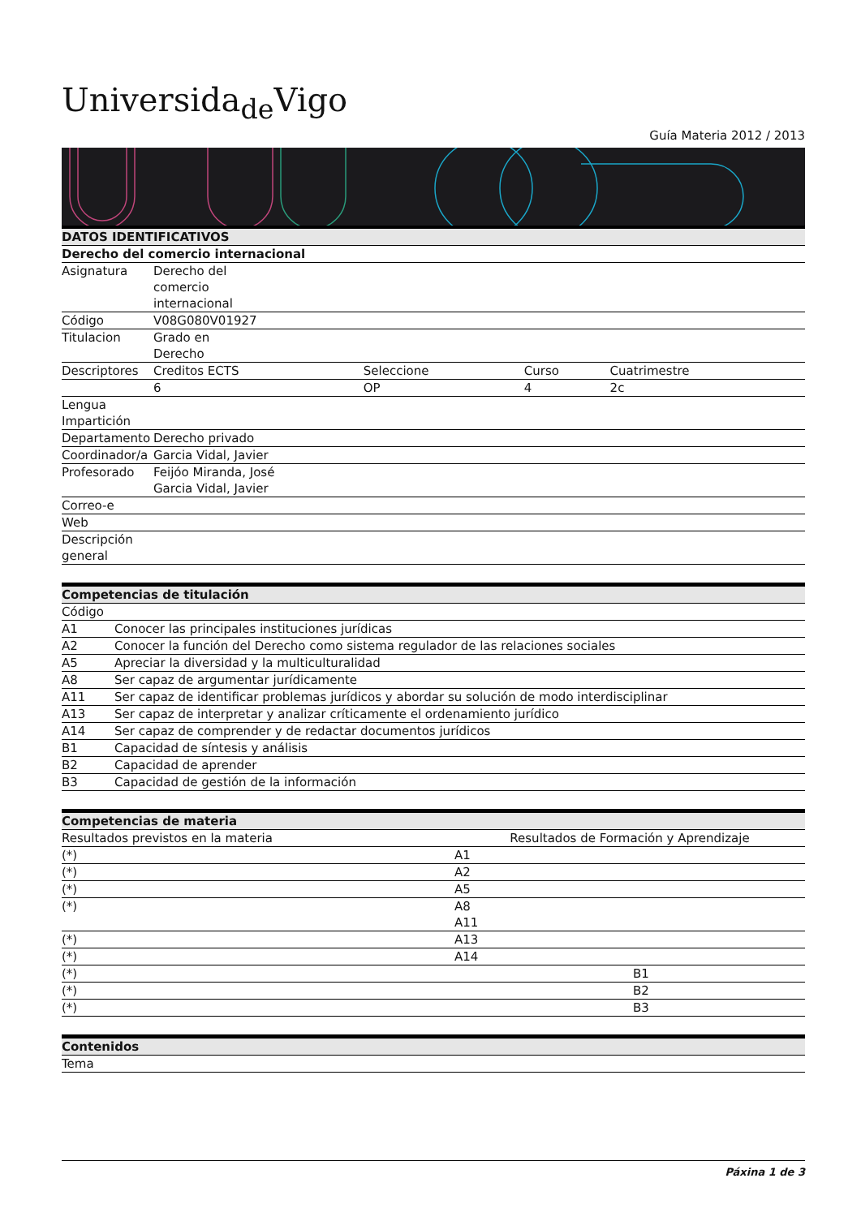Universida<sub>de</sub>Vigo
Guía Materia 2012 / 2013
| DATOS IDENTIFICATIVOS | | | | |
| --- | --- | --- | --- | --- |
| Derecho del comercio internacional | | | | |
| Asignatura | Derecho del comercio internacional | | | |
| Código | V08G080V01927 | | | |
| Titulacion | Grado en Derecho | | | |
| Descriptores | Creditos ECTS | Seleccione | Curso | Cuatrimestre |
| | 6 | OP | 4 | 2c |
| Lengua Impartición | | | | |
| Departamento | Derecho privado | | | |
| Coordinador/a | Garcia Vidal, Javier | | | |
| Profesorado | Feijóo Miranda, José Garcia Vidal, Javier | | | |
| Correo-e | | | | |
| Web | | | | |
| Descripción general | | | | |
| Competencias de titulación | |
| --- | --- |
| Código | |
| A1 | Conocer las principales instituciones jurídicas |
| A2 | Conocer la función del Derecho como sistema regulador de las relaciones sociales |
| A5 | Apreciar la diversidad y la multiculturalidad |
| A8 | Ser capaz de argumentar jurídicamente |
| A11 | Ser capaz de identificar problemas jurídicos y abordar su solución de modo interdisciplinar |
| A13 | Ser capaz de interpretar y analizar críticamente el ordenamiento jurídico |
| A14 | Ser capaz de comprender y de redactar documentos jurídicos |
| B1 | Capacidad de síntesis y análisis |
| B2 | Capacidad de aprender |
| B3 | Capacidad de gestión de la información |
| Competencias de materia | | |
| --- | --- | --- |
| Resultados previstos en la materia | Resultados de Formación y Aprendizaje | |
| (*) | A1 | |
| (*) | A2 | |
| (*) | A5 | |
| (*) | A8 A11 | |
| (*) | A13 | |
| (*) | A14 | |
| (*) | | B1 |
| (*) | | B2 |
| (*) | | B3 |
| Contenidos |
| --- |
| Tema |
Páxina 1 de 3